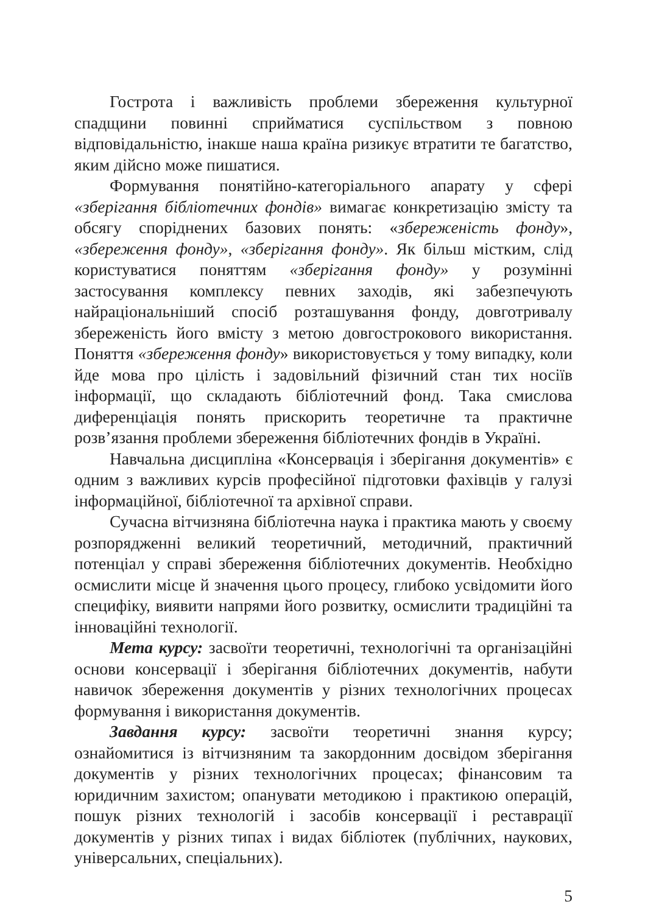Гострота і важливість проблеми збереження культурної спадщини повинні сприйматися суспільством з повною відповідальністю, інакше наша країна ризикує втратити те багатство, яким дійсно може пишатися.
Формування понятійно-категоріального апарату у сфері «зберігання бібліотечних фондів» вимагає конкретизацію змісту та обсягу споріднених базових понять: «збереженість фонду», «збереження фонду», «зберігання фонду». Як більш містким, слід користуватися поняттям «зберігання фонду» у розумінні застосування комплексу певних заходів, які забезпечують найраціональніший спосіб розташування фонду, довготривалу збереженість його вмісту з метою довгострокового використання. Поняття «збереження фонду» використовується у тому випадку, коли йде мова про цілість і задовільний фізичний стан тих носіїв інформації, що складають бібліотечний фонд. Така смислова диференціація понять прискорить теоретичне та практичне розв’язання проблеми збереження бібліотечних фондів в Україні.
Навчальна дисципліна «Консервація і зберігання документів» є одним з важливих курсів професійної підготовки фахівців у галузі інформаційної, бібліотечної та архівної справи.
Сучасна вітчизняна бібліотечна наука і практика мають у своєму розпорядженні великий теоретичний, методичний, практичний потенціал у справі збереження бібліотечних документів. Необхідно осмислити місце й значення цього процесу, глибоко усвідомити його специфіку, виявити напрями його розвитку, осмислити традиційні та інноваційні технології.
Мета курсу: засвоїти теоретичні, технологічні та організаційні основи консервації і зберігання бібліотечних документів, набути навичок збереження документів у різних технологічних процесах формування і використання документів.
Завдання курсу: засвоїти теоретичні знання курсу; ознайомитися із вітчизняним та закордонним досвідом зберігання документів у різних технологічних процесах; фінансовим та юридичним захистом; опанувати методикою і практикою операцій, пошук різних технологій і засобів консервації і реставрації документів у різних типах і видах бібліотек (публічних, наукових, універсальних, спеціальних).
5